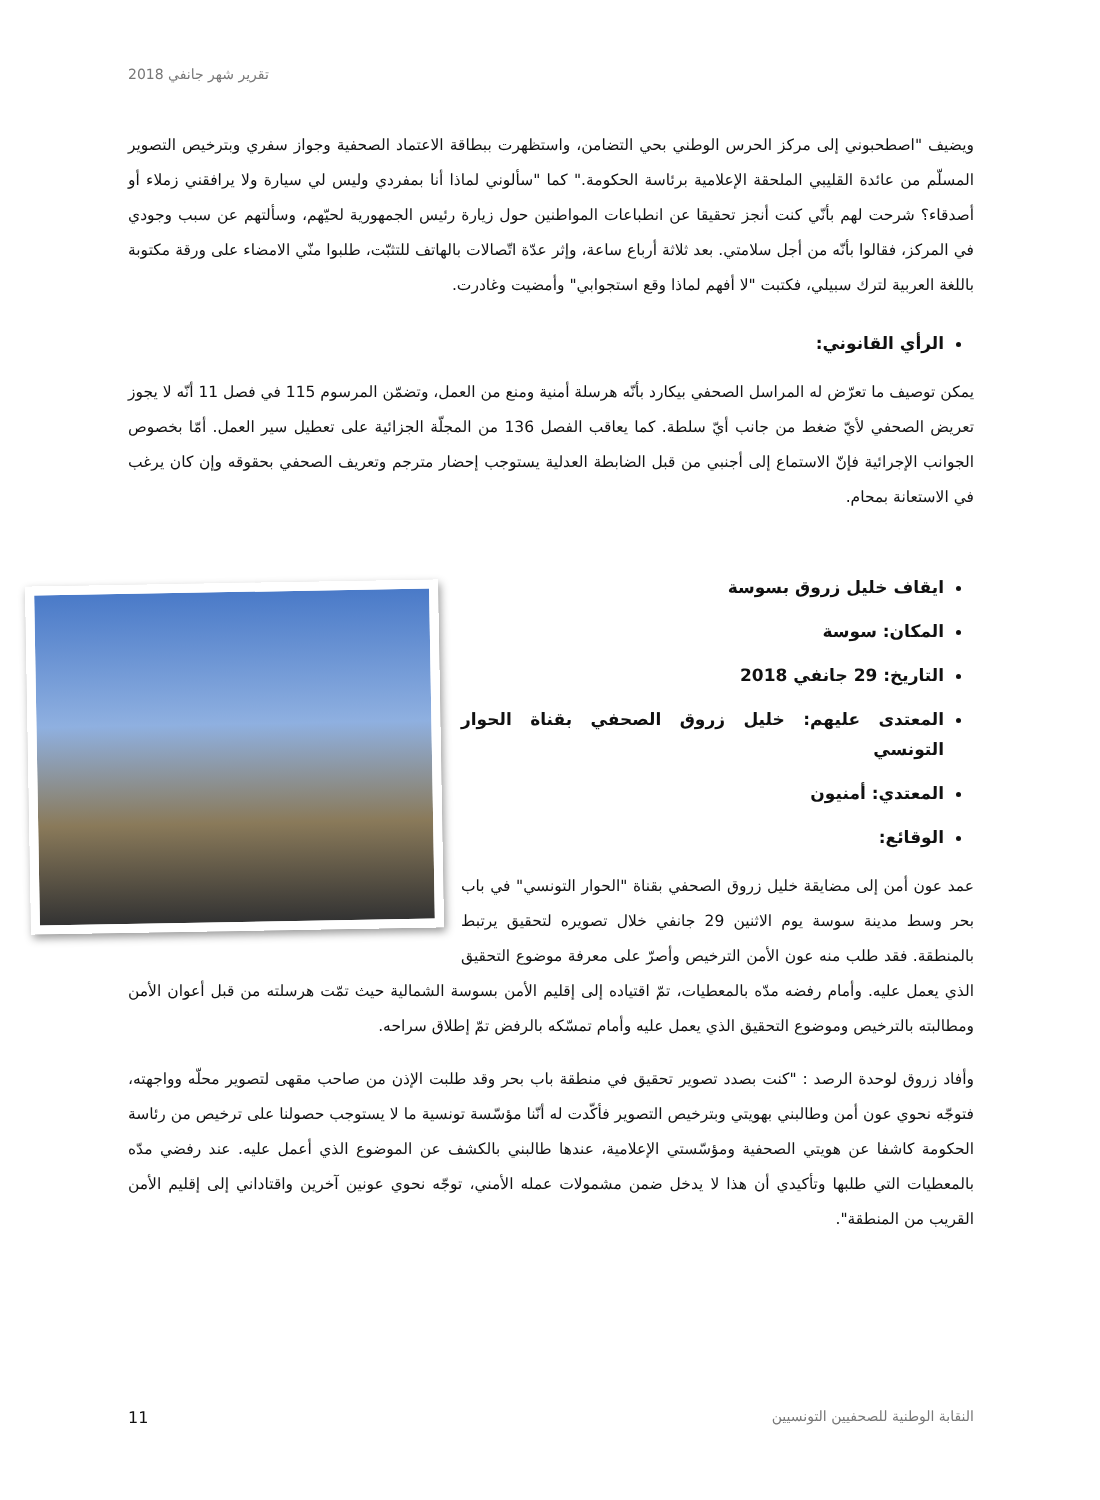تقرير شهر جانفي 2018
ويضيف "اصطحبوني إلى مركز الحرس الوطني بحي التضامن، واستظهرت ببطاقة الاعتماد الصحفية وجواز سفري وبترخيص التصوير المسلّم من عائدة القليبي الملحقة الإعلامية برئاسة الحكومة." كما "سألوني لماذا أنا بمفردي وليس لي سيارة ولا يرافقني زملاء أو أصدقاء؟ شرحت لهم بأنّي كنت أنجز تحقيقا عن انطباعات المواطنين حول زيارة رئيس الجمهورية لحيّهم، وسألتهم عن سبب وجودي في المركز، فقالوا بأنّه من أجل سلامتي. بعد ثلاثة أرباع ساعة، وإثر عدّة اتّصالات بالهاتف للتثبّت، طلبوا منّي الامضاء على ورقة مكتوبة باللغة العربية لترك سبيلي، فكتبت "لا أفهم لماذا وقع استجوابي" وأمضيت وغادرت.
الرأي القانوني:
يمكن توصيف ما تعرّض له المراسل الصحفي بيكارد بأنّه هرسلة أمنية ومنع من العمل، وتضمّن المرسوم 115 في فصل 11 أنّه لا يجوز تعريض الصحفي لأيّ ضغط من جانب أيّ سلطة. كما يعاقب الفصل 136 من المجلّة الجزائية على تعطيل سير العمل. أمّا بخصوص الجوانب الإجرائية فإنّ الاستماع إلى أجنبي من قبل الضابطة العدلية يستوجب إحضار مترجم وتعريف الصحفي بحقوقه وإن كان يرغب في الاستعانة بمحام.
ايقاف خليل زروق بسوسة
المكان: سوسة
التاريخ: 29 جانفي 2018
المعتدى عليهم: خليل زروق الصحفي بقناة الحوار التونسي
المعتدي: أمنيون
الوقائع:
عمد عون أمن إلى مضايقة خليل زروق الصحفي بقناة "الحوار التونسي" في باب بحر وسط مدينة سوسة يوم الاثنين 29 جانفي خلال تصويره لتحقيق يرتبط بالمنطقة. فقد طلب منه عون الأمن الترخيص وأصرّ على معرفة موضوع التحقيق الذي يعمل عليه. وأمام رفضه مدّه بالمعطيات، تمّ اقتياده إلى إقليم الأمن بسوسة الشمالية حيث تمّت هرسلته من قبل أعوان الأمن ومطالبته بالترخيص وموضوع التحقيق الذي يعمل عليه وأمام تمسّكه بالرفض تمّ إطلاق سراحه.
وأفاد زروق لوحدة الرصد : "كنت بصدد تصوير تحقيق في منطقة باب بحر وقد طلبت الإذن من صاحب مقهى لتصوير محلّه وواجهته، فتوجّه نحوي عون أمن وطالبني بهويتي وبترخيص التصوير فأكّدت له أنّنا مؤسّسة تونسية ما لا يستوجب حصولنا على ترخيص من رئاسة الحكومة كاشفا عن هويتي الصحفية ومؤسّستي الإعلامية، عندها طالبني بالكشف عن الموضوع الذي أعمل عليه. عند رفضي مدّه بالمعطيات التي طلبها وتأكيدي أن هذا لا يدخل ضمن مشمولات عمله الأمني، توجّه نحوي عونين آخرين واقتاداني إلى إقليم الأمن القريب من المنطقة".
11 النقابة الوطنية للصحفيين التونسيين